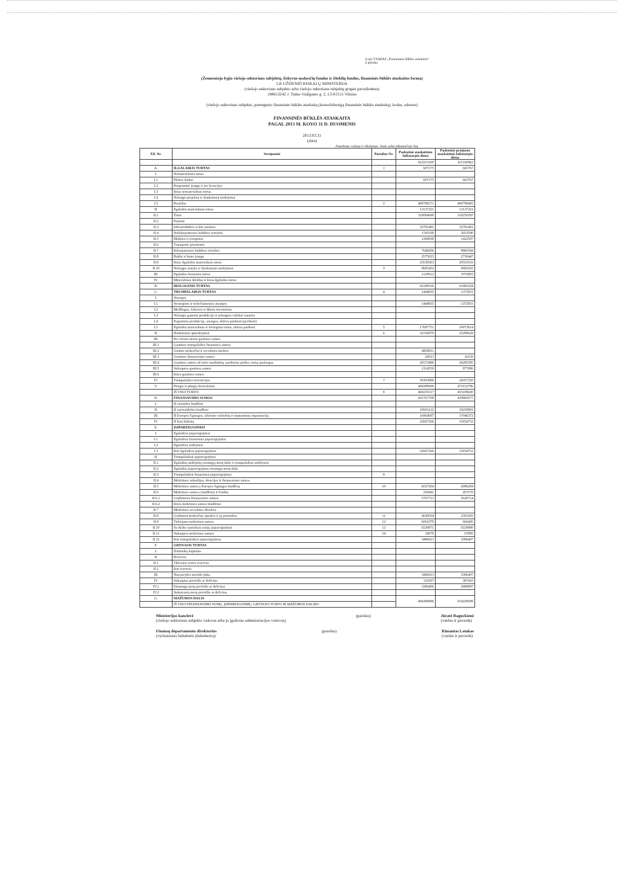2-ojo VSAFAS „Finansinės būklės ataskaita“
2 priedas
(Žemesniojo lygio viešojo sektoriaus subjektų, išskyrus mokesčių fondus ir išteklių fondus, finansinės būklės ataskaitos forma)
LR UŽSIENIO REIKALŲ MINISTERIJA
(viešojo sektoriaus subjekto arba viešojo sektoriaus subjektų grupės pavadinimas)
188613242 J. Tumo-Vaižganto g. 2, LT-01511-Vilnius
(viešojo sektoriaus subjekto, parengusio finansinės būklės ataskaitą (konsoliduotąją finansinės būklės ataskaitą), kodas, adresas)
FINANSINĖS BŪKLĖS ATASKAITA
PAGAL 2013 M. KOVO 31 D. DUOMENIS
2013.03.31
(data)
Pateikimo valiuta ir tikslumas: litais arba tūkstančiais litų
| Eil. Nr. | Straipsniai | Pastabos Nr. | Paskutinė ataskaitinio laikotarpio diena | Paskutinė praėjusio ataskaitinio laikotarpio diena |
| --- | --- | --- | --- | --- |
| | | | 412213160 | 411160462 |
| A. | ILGALAIKIS TURTAS | 1 | 607175 | 665767 |
| I. | Nematerialusis turtas | | | |
| I.1 | Plėtros darbai | | 607175 | 665767 |
| I.2 | Programinė įranga ir jos licencijos | | | |
| I.3 | Kitas nematerialusis turtas | | | |
| I.4 | Nebaigti projektai ir išankstiniai mokėjimai | | | |
| I.5 | Prestižas | 2 | 400788171 | 400799493 |
| II. | Ilgalaikis materialusis turtas | | 13137221 | 13137221 |
| II.1 | Žemė | | 318084690 | 319250297 |
| II.2 | Pastatai | | | |
| II.3 | Infrastruktūros ir kiti statiniai | | 32791491 | 32791491 |
| II.4 | Nekilnojamosios kultūros vertybės | | 1743339 | 2053590 |
| II.5 | Mašinos ir įrenginiai | | 1268838 | 1422587 |
| II.6 | Transporto priemonės | | | |
| II.7 | Kilnojamosios kultūros vertybės | | 7648206 | 8860344 |
| II.8 | Baldai ir biuro įranga | | 2575023 | 2730447 |
| II.9 | Kitas ilgalaikis materialusis turtas | | 23539363 | 20553516 |
| II.10 | Nebaigta statyba ir išankstiniai mokėjimai | 3 | 9695202 | 9695202 |
| III. | Ilgalaikis finansinis turtas | | 1120612 | 1076803 |
| IV. | Mineraliniai ištekliai ir kitas ilgalaikis turtas | | | |
| B. | BIOLOGINIS TURTAS | | 82188536 | 61992324 |
| C. | TRUMPALAIKIS TURTAS | 4 | 1444835 | 1372831 |
| I. | Atsargos | | | |
| I.1 | Strateginės ir neliečiamosios atsargos | | 1444835 | 1372831 |
| I.2 | Medžiagos, žaliavos ir ūkinis inventorius | | | |
| I.3 | Nebaigta gaminti produkcija ir nebaigtos vykdyti sutartys | | | |
| I.4 | Pagaminta produkcija, atsargos, skirtos parduoti (perduoti) | | | |
| I.5 | Ilgalaikis materialusis ir biologinis turtas, skirtas parduoti | 5 | 17697751 | 10973614 |
| II. | Išankstiniai apmokėjimai | 6 | 32742870 | 25288629 |
| III. | Per vienus metus gautinos sumos | | | |
| III.1 | Gautinos trumpalaikės finansinės sumos | | | |
| III.2 | Gautini mokesčiai ir socialinės įmokos | | 4828811 | |
| III.3 | Gautinos finansavimo sumos | | 26013 | 16158 |
| III.4 | Gautinos sumos už turto naudojimą, parduotas prekes, turtą, paslaugas | | 26573496 | 24295385 |
| III.5 | Sukauptos gautinos sumos | | 1314550 | 977086 |
| III.6 | Kitos gautinos sumos | | | |
| IV. | Trumpalaikės investicijos | 7 | 30303080 | 24357250 |
| V. | Pinigai ir pinigų ekvivalentai | | 494399696 | 473152786 |
| | IŠ VISO TURTO: | 8 | 468235517 | 455188430 |
| D. | FINANSAVIMO SUMOS | | 431767708 | 418883077 |
| I. | Iš valstybės biudžeto | | | |
| II. | Iš savivaldybės biudžeto | | 19503122 | 19258981 |
| III. | Iš Europos Sąjungos, užsienio valstybių ir tarptautinių organizacijų | | 16964687 | 17046372 |
| IV. | Iš kitų šaltinių | | 22667266 | 15654752 |
| E. | ĮSIPAREIGOJIMAI | | | |
| I. | Ilgalaikiai įsipareigojimai | | | |
| I.1 | Ilgalaikiai finansiniai įsipareigojimai | | | |
| I.2 | Ilgalaikiai atidėjiniai | | | |
| I.3 | Kiti ilgalaikiai įsipareigojimai | | 22667266 | 15654752 |
| II. | Trumpalaikiai įsipareigojimai | | | |
| II.1 | Ilgalaikių atidėjinių einamųjų metų dalis ir trumpalaikiai atidėjiniai | | | |
| II.2 | Ilgalaikių įsipareigojimų einamųjų metų dalis | | | |
| II.3 | Trumpalaikiai finansiniai įsipareigojimai | 9 | | |
| II.4 | Mokėtinos subsidijos, dotacijos ir finansavimo sumos | | | |
| II.5 | Mokėtinos sumos į Europos Sąjungos biudžetą | 10 | 6027204 | 6086284 |
| II.6 | Mokėtinos sumos į biudžetus ir fondus | | 259491 | 457570 |
| II.6.1 | Grąžintinos finansavimo sumos | | 5767713 | 5628714 |
| II.6.2 | Kitos mokėtinos sumos biudžetui | | | |
| II.7 | Mokėtinos socialinės išmokos | | | |
| II.8 | Grąžintini mokesčiai, įmokos ir jų permokos | 11 | 4630034 | 2303293 |
| II.9 | Tiekėjams mokėtinos sumos | 12 | 6061079 | 666400 |
| II.10 | Su darbo santykiais susiję įsipareigojimai | 13 | 6530871 | 6530880 |
| II.11 | Sukauptos mokėtinos sumos | 14 | 18078 | 67895 |
| II.12 | Kiti trumpalaikiai įsipareigojimai | | 3496913 | 3386407 |
| F. | GRYNASIS TURTAS | | | |
| I. | Dalininkų kapitalas | | | |
| II. | Rezervai | | | |
| II.1 | Tikrosios vertės rezervas | | | |
| II.2 | Kiti rezervai | | | |
| III. | Nuosavybės metodo įtaka | | 3496913 | 3386407 |
| IV. | Sukauptas perviršis ar deficitas | | 110507 | 387410 |
| IV.1 | Einamųjų metų perviršis ar deficitas | | 3386406 | 2998997 |
| IV.2 | Ankstesnių metų perviršis ar deficitas | | | |
| G. | MAŽUMOS DALIS | | 494399696 | 474229589 |
| | IŠ VISO FINANSAVIMO SUMŲ, ĮSIPAREIGOJIMŲ, GRYNOJO TURTO IR MAŽUMOS DALIES: | | | |
Ministerijos kanclerė
(viešojo sektoriaus subjekto vadovas arba jo įgaliotas administracijos vadovas)
(parašas) Jūratė Raguckienė
(vardas ir pavardė)
Finansų departamento direktorius
(vyriausiasis buhalteris (buhalteris))
(parašas) Rimantas Latakas
(vardas ir pavardė)